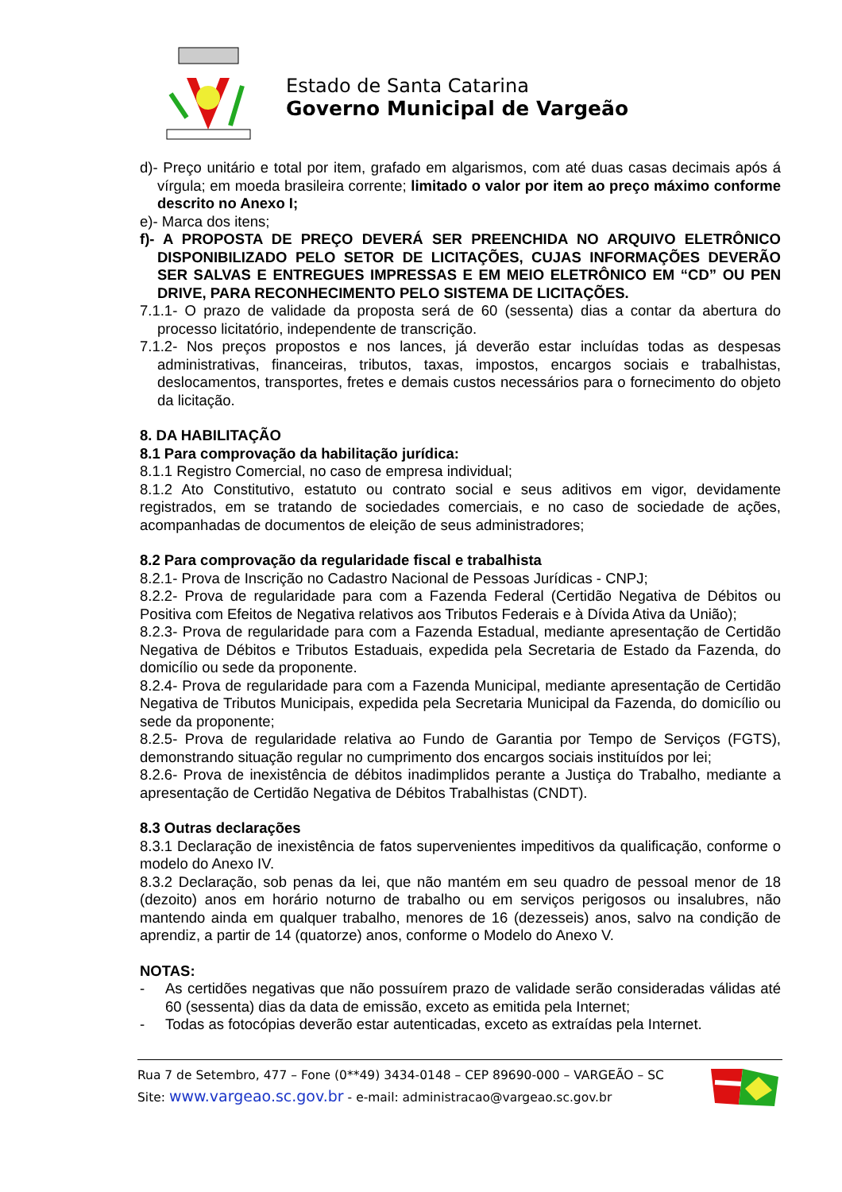Estado de Santa Catarina
Governo Municipal de Vargeão
d)- Preço unitário e total por item, grafado em algarismos, com até duas casas decimais após á vírgula; em moeda brasileira corrente; limitado o valor por item ao preço máximo conforme descrito no Anexo I;
e)- Marca dos itens;
f)- A PROPOSTA DE PREÇO DEVERÁ SER PREENCHIDA NO ARQUIVO ELETRÔNICO DISPONIBILIZADO PELO SETOR DE LICITAÇÕES, CUJAS INFORMAÇÕES DEVERÃO SER SALVAS E ENTREGUES IMPRESSAS E EM MEIO ELETRÔNICO EM “CD” OU PEN DRIVE, PARA RECONHECIMENTO PELO SISTEMA DE LICITAÇÕES.
7.1.1- O prazo de validade da proposta será de 60 (sessenta) dias a contar da abertura do processo licitatório, independente de transcrição.
7.1.2- Nos preços propostos e nos lances, já deverão estar incluídas todas as despesas administrativas, financeiras, tributos, taxas, impostos, encargos sociais e trabalhistas, deslocamentos, transportes, fretes e demais custos necessários para o fornecimento do objeto da licitação.
8. DA HABILITAÇÃO
8.1 Para comprovação da habilitação jurídica:
8.1.1 Registro Comercial, no caso de empresa individual;
8.1.2 Ato Constitutivo, estatuto ou contrato social e seus aditivos em vigor, devidamente registrados, em se tratando de sociedades comerciais, e no caso de sociedade de ações, acompanhadas de documentos de eleição de seus administradores;
8.2 Para comprovação da regularidade fiscal e trabalhista
8.2.1- Prova de Inscrição no Cadastro Nacional de Pessoas Jurídicas - CNPJ;
8.2.2- Prova de regularidade para com a Fazenda Federal (Certidão Negativa de Débitos ou Positiva com Efeitos de Negativa relativos aos Tributos Federais e à Dívida Ativa da União);
8.2.3- Prova de regularidade para com a Fazenda Estadual, mediante apresentação de Certidão Negativa de Débitos e Tributos Estaduais, expedida pela Secretaria de Estado da Fazenda, do domicílio ou sede da proponente.
8.2.4- Prova de regularidade para com a Fazenda Municipal, mediante apresentação de Certidão Negativa de Tributos Municipais, expedida pela Secretaria Municipal da Fazenda, do domicílio ou sede da proponente;
8.2.5- Prova de regularidade relativa ao Fundo de Garantia por Tempo de Serviços (FGTS), demonstrando situação regular no cumprimento dos encargos sociais instituídos por lei;
8.2.6- Prova de inexistência de débitos inadimplidos perante a Justiça do Trabalho, mediante a apresentação de Certidão Negativa de Débitos Trabalhistas (CNDT).
8.3 Outras declarações
8.3.1 Declaração de inexistência de fatos supervenientes impeditivos da qualificação, conforme o modelo do Anexo IV.
8.3.2 Declaração, sob penas da lei, que não mantém em seu quadro de pessoal menor de 18 (dezoito) anos em horário noturno de trabalho ou em serviços perigosos ou insalubres, não mantendo ainda em qualquer trabalho, menores de 16 (dezesseis) anos, salvo na condição de aprendiz, a partir de 14 (quatorze) anos, conforme o Modelo do Anexo V.
NOTAS:
- As certidões negativas que não possuírem prazo de validade serão consideradas válidas até 60 (sessenta) dias da data de emissão, exceto as emitida pela Internet;
- Todas as fotocópias deverão estar autenticadas, exceto as extraídas pela Internet.
Rua 7 de Setembro, 477 – Fone (0**49) 3434-0148 – CEP 89690-000 – VARGEÃO – SC
Site: www.vargeao.sc.gov.br - e-mail: administracao@vargeao.sc.gov.br